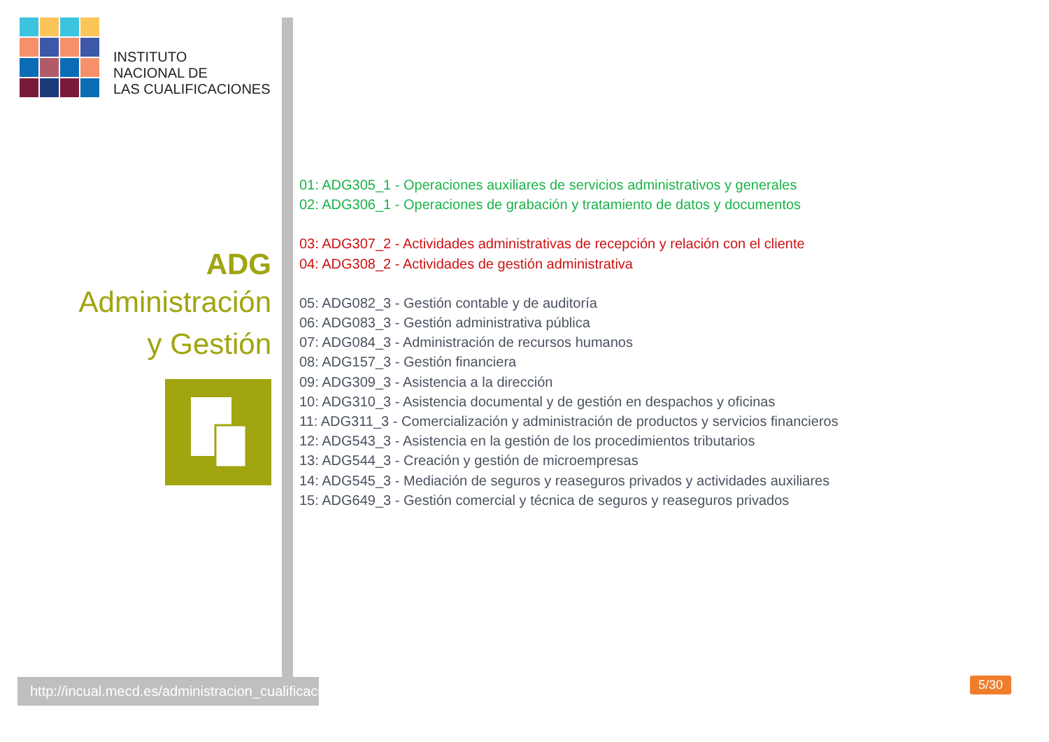INSTITUTO
NACIONAL DE
LAS CUALIFICACIONES
ADG
Administración
y Gestión
01: ADG305_1 - Operaciones auxiliares de servicios administrativos y generales
02: ADG306_1 - Operaciones de grabación y tratamiento de datos y documentos
03: ADG307_2 - Actividades administrativas de recepción y relación con el cliente
04: ADG308_2 - Actividades de gestión administrativa
05: ADG082_3 - Gestión contable y de auditoría
06: ADG083_3 - Gestión administrativa pública
07: ADG084_3 - Administración de recursos humanos
08: ADG157_3 - Gestión financiera
09: ADG309_3 - Asistencia a la dirección
10: ADG310_3 - Asistencia documental y de gestión en despachos y oficinas
11: ADG311_3 - Comercialización y administración de productos y servicios financieros
12: ADG543_3 - Asistencia en la gestión de los procedimientos tributarios
13: ADG544_3 - Creación y gestión de microempresas
14: ADG545_3 - Mediación de seguros y reaseguros privados y actividades auxiliares
15: ADG649_3 - Gestión comercial y técnica de seguros y reaseguros privados
http://incual.mecd.es/administracion_cualificaciones
5/30